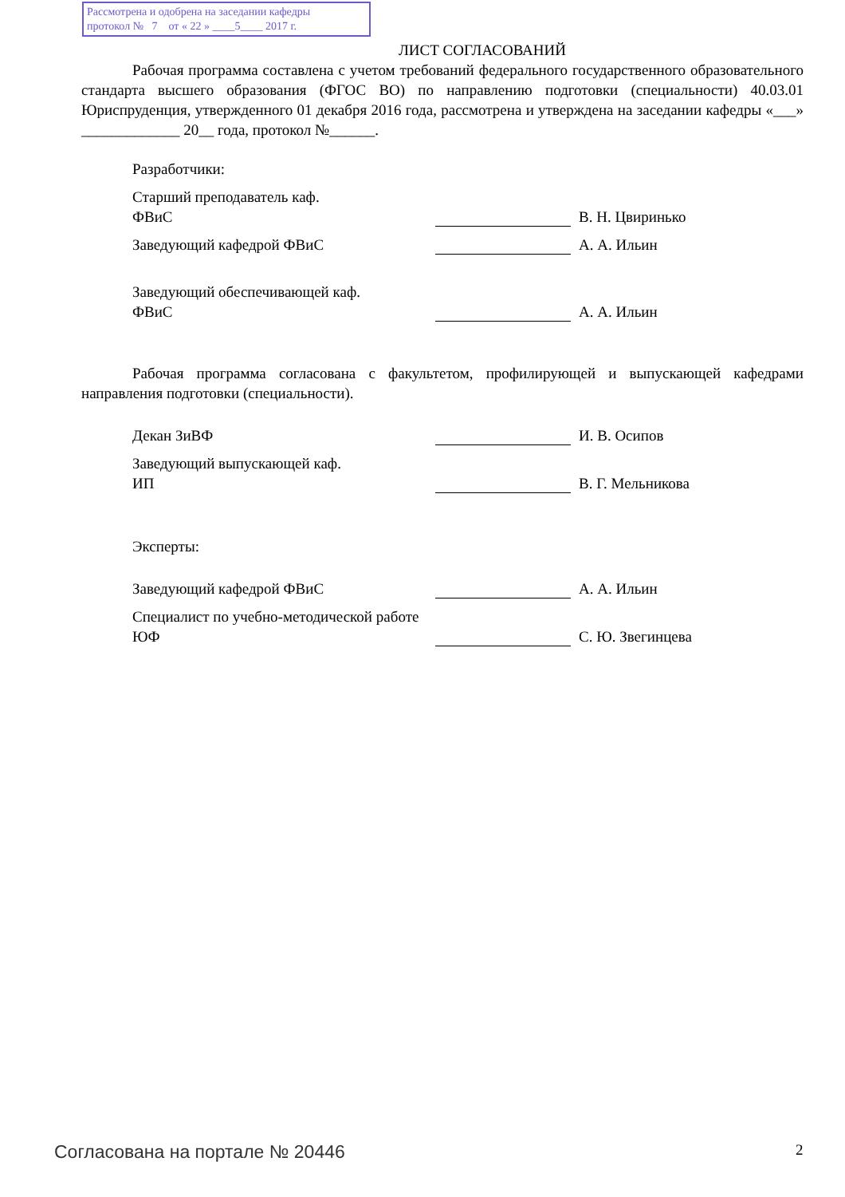Рассмотрена и одобрена на заседании кафедры
протокол № 7 от « 22 » ____5____ 2017 г.
ЛИСТ СОГЛАСОВАНИЙ
Рабочая программа составлена с учетом требований федерального государственного образовательного стандарта высшего образования (ФГОС ВО) по направлению подготовки (специальности) 40.03.01 Юриспруденция, утвержденного 01 декабря 2016 года, рассмотрена и утверждена на заседании кафедры «___» _____________ 20__ года, протокол №______.
Разработчики:
Старший преподаватель каф.
ФВиС
В. Н. Цвиринько
Заведующий кафедрой ФВиС А. А. Ильин
Заведующий обеспечивающей каф.
ФВиС
А. А. Ильин
Рабочая программа согласована с факультетом, профилирующей и выпускающей кафедрами направления подготовки (специальности).
Декан ЗиВФ И. В. Осипов
Заведующий выпускающей каф.
ИП
В. Г. Мельникова
Эксперты:
Заведующий кафедрой ФВиС А. А. Ильин
Специалист по учебно-методической работе ЮФ
С. Ю. Звегинцева
Согласована на портале № 20446 2